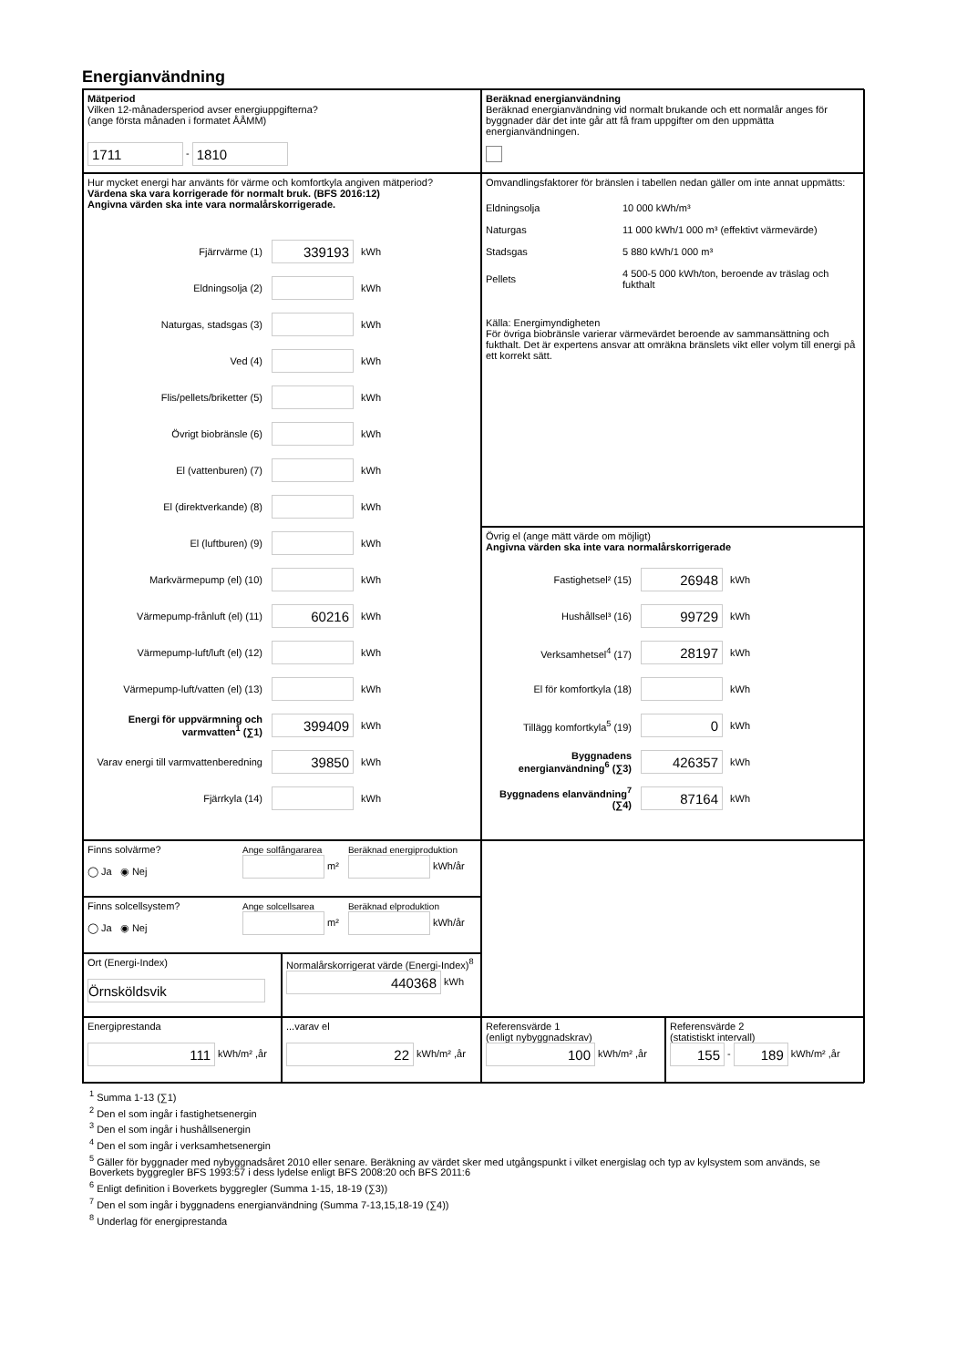Energianvändning
Mätperiod
Vilken 12-månadersperiod avser energiuppgifterna?
(ange första månaden i formatet ÅÅMM)
1711 - 1810
Beräknad energianvändning
Beräknad energianvändning vid normalt brukande och ett normalår anges för byggnader där det inte går att få fram uppgifter om den uppmätta energianvändningen.
Hur mycket energi har använts för värme och komfortkyla angiven mätperiod?
Värdena ska vara korrigerade för normalt bruk. (BFS 2016:12)
Angivna värden ska inte vara normalårskorrigerade.
Fjärrvärme (1) 339193 kWh
Eldningsolja (2) kWh
Naturgas, stadsgas (3) kWh
Ved (4) kWh
Flis/pellets/briketter (5) kWh
Övrigt biobränsle (6) kWh
El (vattenburen) (7) kWh
El (direktverkande) (8) kWh
El (luftburen) (9) kWh
Markvärmepump (el) (10) kWh
Värmepump-frånluft (el) (11) 60216 kWh
Värmepump-luft/luft (el) (12) kWh
Värmepump-luft/vatten (el) (13) kWh
Energi för uppvärmning och varmvatten<sup>1</sup> (∑1) 399409 kWh
Varav energi till varmvattenberedning 39850 kWh
Fjärrkyla (14) kWh
Omvandlingsfaktorer för bränslen i tabellen nedan gäller om inte annat uppmätts:
| Eldningsolja | 10 000 kWh/m³ |
| Naturgas | 11 000 kWh/1 000 m³ (effektivt värmevärde) |
| Stadsgas | 5 880 kWh/1 000 m³ |
| Pellets | 4 500-5 000 kWh/ton, beroende av träslag och fukthalt |
Källa: Energimyndigheten
För övriga biobränsle varierar värmevärdet beroende av sammansättning och fukthalt. Det är expertens ansvar att omräkna bränslets vikt eller volym till energi på ett korrekt sätt.
Övrig el (ange mätt värde om möjligt)
Angivna värden ska inte vara normalårskorrigerade
Fastighetsel² (15) 26948 kWh
Hushållsel³ (16) 99729 kWh
Verksamhetsel<sup>4</sup> (17) 28197 kWh
El för komfortkyla (18) kWh
Tillägg komfortkyla<sup>5</sup> (19) 0 kWh
Byggnadens energianvändning<sup>6</sup> (∑3) 426357 kWh
Byggnadens elanvändning<sup>7</sup> (∑4) 87164 kWh
Finns solvärme?
◯ Ja ◉ Nej
Ange solfångararea
m²
Beräknad energiproduktion
kWh/år
Finns solcellsystem?
◯ Ja ◉ Nej
Ange solcellsarea
m²
Beräknad elproduktion
kWh/år
Ort (Energi-Index)
Örnsköldsvik
Normalårskorrigerat värde (Energi-Index)<sup>8</sup>
440368 kWh
Energiprestanda
111 kWh/m² ,år
...varav el
22 kWh/m² ,år
Referensvärde 1
(enligt nybyggnadskrav)
100 kWh/m² ,år
Referensvärde 2
(statistiskt intervall)
155 - 189 kWh/m² ,år
<sup>1</sup> Summa 1-13 (∑1)
<sup>2</sup> Den el som ingår i fastighetsenergin
<sup>3</sup> Den el som ingår i hushållsenergin
<sup>4</sup> Den el som ingår i verksamhetsenergin
<sup>5</sup> Gäller för byggnader med nybyggnadsåret 2010 eller senare. Beräkning av värdet sker med utgångspunkt i vilket energislag och typ av kylsystem som används, se Boverkets byggregler BFS 1993:57 i dess lydelse enligt BFS 2008:20 och BFS 2011:6
<sup>6</sup> Enligt definition i Boverkets byggregler (Summa 1-15, 18-19 (∑3))
<sup>7</sup> Den el som ingår i byggnadens energianvändning (Summa 7-13,15,18-19 (∑4))
<sup>8</sup> Underlag för energiprestanda